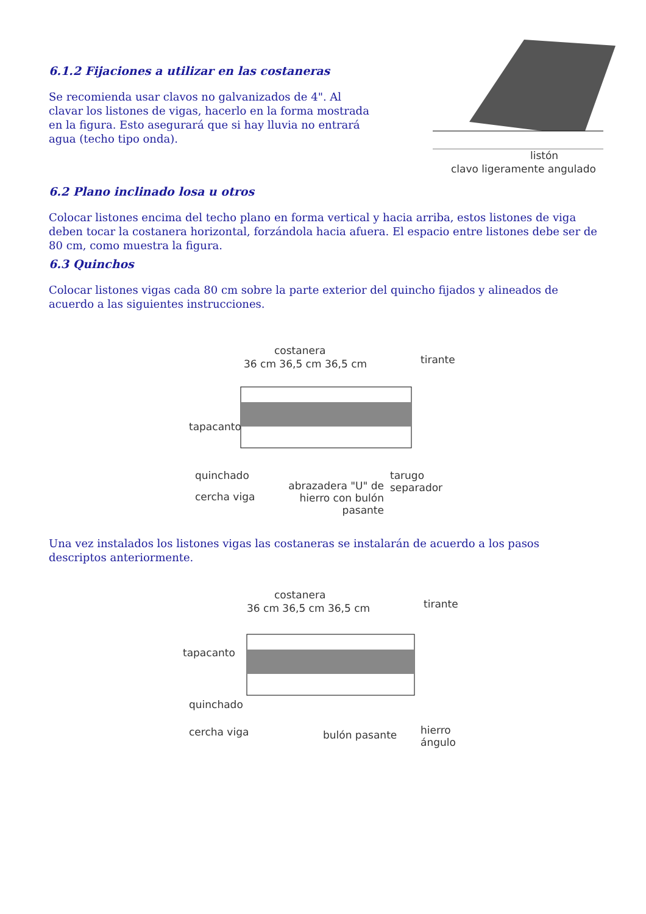6.1.2 Fijaciones a utilizar en las costaneras
Se recomienda usar clavos no galvanizados de 4". Al clavar los listones de vigas, hacerlo en la forma mostrada en la figura. Esto asegurará que si hay lluvia no entrará agua (techo tipo onda).
listón
clavo ligeramente angulado
6.2 Plano inclinado losa u otros
Colocar listones encima del techo plano en forma vertical y hacia arriba, estos listones de viga deben tocar la costanera horizontal, forzándola hacia afuera. El espacio entre listones debe ser de 80 cm, como muestra la figura.
6.3 Quinchos
Colocar listones vigas cada 80 cm sobre la parte exterior del quincho fijados y alineados de acuerdo a las siguientes instrucciones.
costanera
36 cm 36,5 cm 36,5 cm tirante
tapacanto
quinchado
tarugo
separador
cercha viga
abrazadera "U" de hierro con bulón pasante
Una vez instalados los listones vigas las costaneras se instalarán de acuerdo a los pasos descriptos anteriormente.
costanera
36 cm 36,5 cm 36,5 cm tirante
tapacanto
quinchado
cercha viga bulón pasante
hierro
ángulo